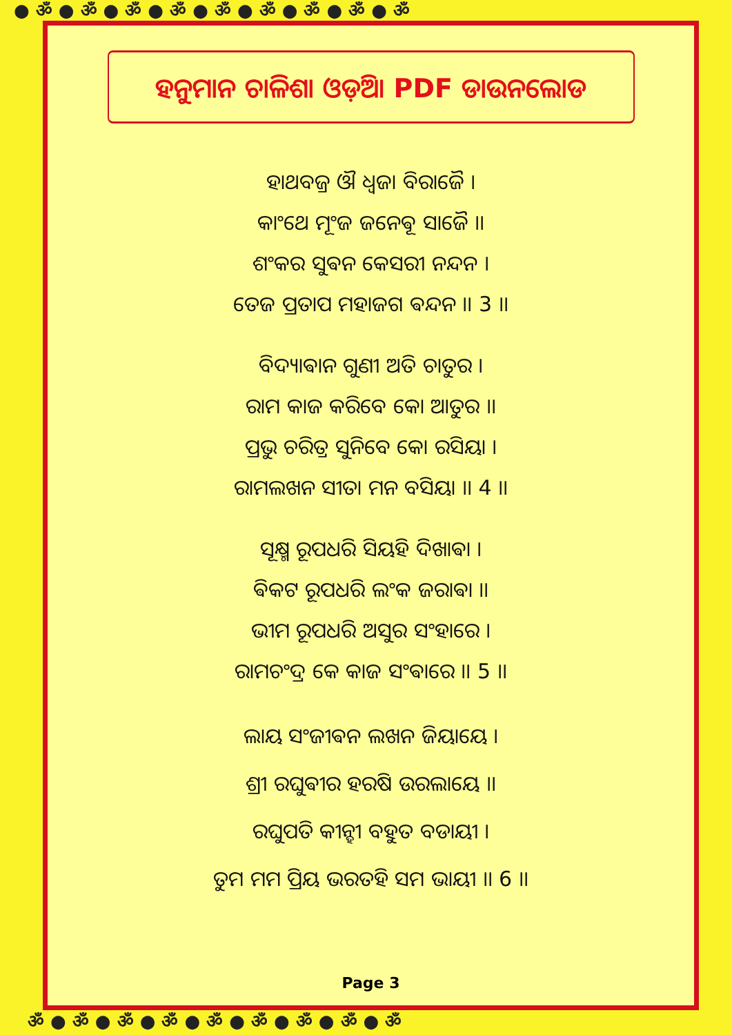● ॐ ● ॐ ● ॐ ● ॐ ● ॐ ● ॐ ● ॐ ● ॐ ● ॐ
ହନୁମାନ ଚାଳିଶା ଓଡ଼ିଆ PDF ଡାଉନଲୋଡ
ହାଥବଜ୍ର ଔ ଧ୍ୱଜା ବିରାଜୈ ।
କାଂଥେ ମୂଂଜ ଜନେଵୂ ସାଜୈ ।।
ଶଂକର ସୁଵନ କେସରୀ ନନ୍ଦନ ।
ତେଜ ପ୍ରତାପ ମହାଜଗ ଵନ୍ଦନ ।। 3 ।।
ବିଦ୍ୟାଵାନ ଗୁଣୀ ଅତି ଚାତୁର ।
ରାମ କାଜ କରିବେ କୋ ଆତୁର ।।
ପ୍ରଭୁ ଚରିତ୍ର ସୁନିବେ କୋ ରସିୟା ।
ରାମଲଖନ ସୀତା ମନ ବସିୟା ।। 4 ।।
ସୂକ୍ଷ୍ମ ରୂପଧରି ସିୟହି ଦିଖାଵା ।
ଵିକଟ ରୂପଧରି ଲଂକ ଜରାଵା ।।
ଭୀମ ରୂପଧରି ଅସୁର ସଂହାରେ ।
ରାମଚଂଦ୍ର କେ କାଜ ସଂଵାରେ ।। 5 ।।
ଲାୟ ସଂଜୀଵନ ଲଖନ ଜିୟାୟେ ।
ଶ୍ରୀ ରଘୁଵୀର ହରଷି ଉରଲାୟେ ।।
ରଘୁପତି କୀନ୍ହୀ ବହୁତ ବଡାୟୀ ।
ତୁମ ମମ ପ୍ରିୟ ଭରତହି ସମ ଭାୟୀ ।। 6 ।।
Page 3
ॐ ● ॐ ● ॐ ● ॐ ● ॐ ● ॐ ● ॐ ● ॐ ● ॐ